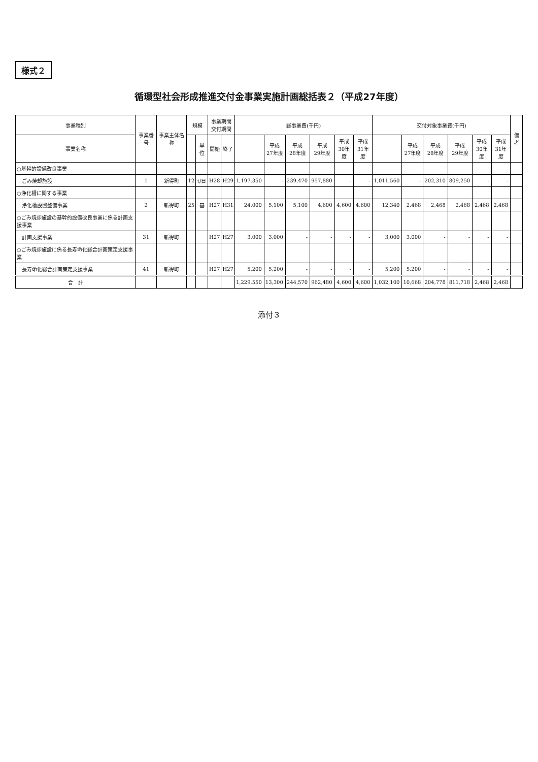様式２
循環型社会形成推進交付金事業実施計画総括表２（平成27年度）
| 事業種別 | 事業番号 | 事業主体名称 | 規模 | | 事業期間 交付期間 | | 総事業費(千円) | | | | | | 交付対象事業費(千円) | | | | | | 備考 |
| --- | --- | --- | --- | --- | --- | --- | --- | --- | --- | --- | --- | --- | --- | --- | --- | --- | --- | --- | --- |
| 事業名称 | | | | 単位 | 開始 | 終了 | | 平成 27年度 | 平成 28年度 | 平成 29年度 | 平成 30年度 | 平成 31年度 | | 平成 27年度 | 平成 28年度 | 平成 29年度 | 平成 30年度 | 平成 31年度 | |
| ○基幹的設備改良事業 | | | | | | | | | | | | | | | | | | | |
| ごみ焼却施設 | 1 | 新得町 | 12 | t/日 | H28 | H29 | 1,197,350 | - | 239,470 | 957,880 | - | - | 1,011,560 | - | 202,310 | 809,250 | - | - | |
| ○浄化槽に関する事業 | | | | | | | | | | | | | | | | | | | |
| 浄化槽設置整備事業 | 2 | 新得町 | 25 | 基 | H27 | H31 | 24,000 | 5,100 | 5,100 | 4,600 | 4,600 | 4,600 | 12,340 | 2,468 | 2,468 | 2,468 | 2,468 | 2,468 | |
| ○ごみ焼却施設の基幹的設備改良事業に係る計画支援事業 | | | | | | | | | | | | | | | | | | | |
| 計画支援事業 | 31 | 新得町 | | | H27 | H27 | 3,000 | 3,000 | - | - | - | - | 3,000 | 3,000 | - | - | - | - | |
| ○ごみ焼却施設に係る長寿命化総合計画策定支援事業 | | | | | | | | | | | | | | | | | | | |
| 長寿命化総合計画策定支援事業 | 41 | 新得町 | | | H27 | H27 | 5,200 | 5,200 | - | - | - | - | 5,200 | 5,200 | - | - | - | - | |
| 合 計 | | | | | | | 1,229,550 | 13,300 | 244,570 | 962,480 | 4,600 | 4,600 | 1,032,100 | 10,668 | 204,778 | 811,718 | 2,468 | 2,468 | |
添付３